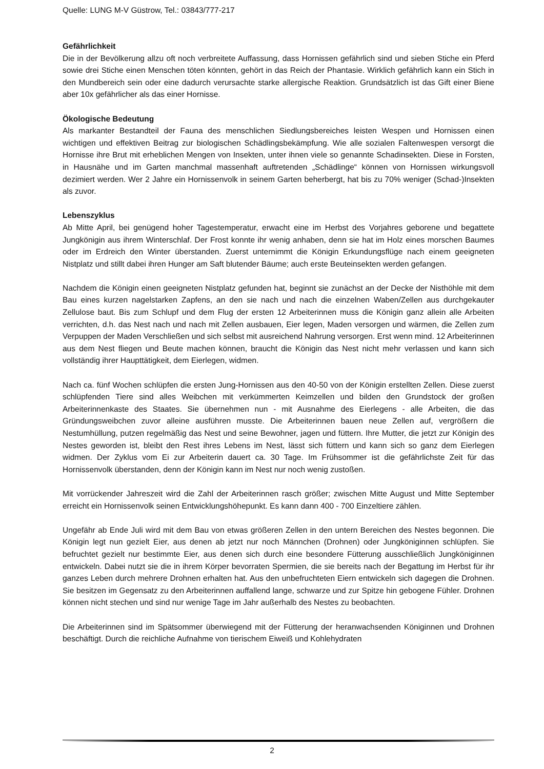Quelle: LUNG M-V Güstrow, Tel.: 03843/777-217
Gefährlichkeit
Die in der Bevölkerung allzu oft noch verbreitete Auffassung, dass Hornissen gefährlich sind und sieben Stiche ein Pferd sowie drei Stiche einen Menschen töten könnten, gehört in das Reich der Phantasie. Wirklich gefährlich kann ein Stich in den Mundbereich sein oder eine dadurch verursachte starke allergische Reaktion. Grundsätzlich ist das Gift einer Biene aber 10x gefährlicher als das einer Hornisse.
Ökologische Bedeutung
Als markanter Bestandteil der Fauna des menschlichen Siedlungsbereiches leisten Wespen und Hornissen einen wichtigen und effektiven Beitrag zur biologischen Schädlingsbekämpfung. Wie alle sozialen Faltenwespen versorgt die Hornisse ihre Brut mit erheblichen Mengen von Insekten, unter ihnen viele so genannte Schadinsekten. Diese in Forsten, in Hausnähe und im Garten manchmal massenhaft auftretenden „Schädlinge“ können von Hornissen wirkungsvoll dezimiert werden. Wer 2 Jahre ein Hornissenvolk in seinem Garten beherbergt, hat bis zu 70% weniger (Schad-)Insekten als zuvor.
Lebenszyklus
Ab Mitte April, bei genügend hoher Tagestemperatur, erwacht eine im Herbst des Vorjahres geborene und begattete Jungkönigin aus ihrem Winterschlaf. Der Frost konnte ihr wenig anhaben, denn sie hat im Holz eines morschen Baumes oder im Erdreich den Winter überstanden. Zuerst unternimmt die Königin Erkundungsflüge nach einem geeigneten Nistplatz und stillt dabei ihren Hunger am Saft blutender Bäume; auch erste Beuteinsekten werden gefangen.
Nachdem die Königin einen geeigneten Nistplatz gefunden hat, beginnt sie zunächst an der Decke der Nisthöhle mit dem Bau eines kurzen nagelstarken Zapfens, an den sie nach und nach die einzelnen Waben/Zellen aus durchgekauter Zellulose baut. Bis zum Schlupf und dem Flug der ersten 12 Arbeiterinnen muss die Königin ganz allein alle Arbeiten verrichten, d.h. das Nest nach und nach mit Zellen ausbauen, Eier legen, Maden versorgen und wärmen, die Zellen zum Verpuppen der Maden Verschließen und sich selbst mit ausreichend Nahrung versorgen. Erst wenn mind. 12 Arbeiterinnen aus dem Nest fliegen und Beute machen können, braucht die Königin das Nest nicht mehr verlassen und kann sich vollständig ihrer Haupttätigkeit, dem Eierlegen, widmen.
Nach ca. fünf Wochen schlüpfen die ersten Jung-Hornissen aus den 40-50 von der Königin erstellten Zellen. Diese zuerst schlüpfenden Tiere sind alles Weibchen mit verkümmerten Keimzellen und bilden den Grundstock der großen Arbeiterinnenkaste des Staates. Sie übernehmen nun - mit Ausnahme des Eierlegens - alle Arbeiten, die das Gründungsweibchen zuvor alleine ausführen musste. Die Arbeiterinnen bauen neue Zellen auf, vergrößern die Nestumhüllung, putzen regelmäßig das Nest und seine Bewohner, jagen und füttern. Ihre Mutter, die jetzt zur Königin des Nestes geworden ist, bleibt den Rest ihres Lebens im Nest, lässt sich füttern und kann sich so ganz dem Eierlegen widmen. Der Zyklus vom Ei zur Arbeiterin dauert ca. 30 Tage. Im Frühsommer ist die gefährlichste Zeit für das Hornissenvolk überstanden, denn der Königin kann im Nest nur noch wenig zustoßen.
Mit vorrückender Jahreszeit wird die Zahl der Arbeiterinnen rasch größer; zwischen Mitte August und Mitte September erreicht ein Hornissenvolk seinen Entwicklungshöhepunkt. Es kann dann 400 - 700 Einzeltiere zählen.
Ungefähr ab Ende Juli wird mit dem Bau von etwas größeren Zellen in den untern Bereichen des Nestes begonnen. Die Königin legt nun gezielt Eier, aus denen ab jetzt nur noch Männchen (Drohnen) oder Jungköniginnen schlüpfen. Sie befruchtet gezielt nur bestimmte Eier, aus denen sich durch eine besondere Fütterung ausschließlich Jungköniginnen entwickeln. Dabei nutzt sie die in ihrem Körper bevorraten Spermien, die sie bereits nach der Begattung im Herbst für ihr ganzes Leben durch mehrere Drohnen erhalten hat. Aus den unbefruchteten Eiern entwickeln sich dagegen die Drohnen. Sie besitzen im Gegensatz zu den Arbeiterinnen auffallend lange, schwarze und zur Spitze hin gebogene Fühler. Drohnen können nicht stechen und sind nur wenige Tage im Jahr außerhalb des Nestes zu beobachten.
Die Arbeiterinnen sind im Spätsommer überwiegend mit der Fütterung der heranwachsenden Königinnen und Drohnen beschäftigt. Durch die reichliche Aufnahme von tierischem Eiweiß und Kohlehydraten
2